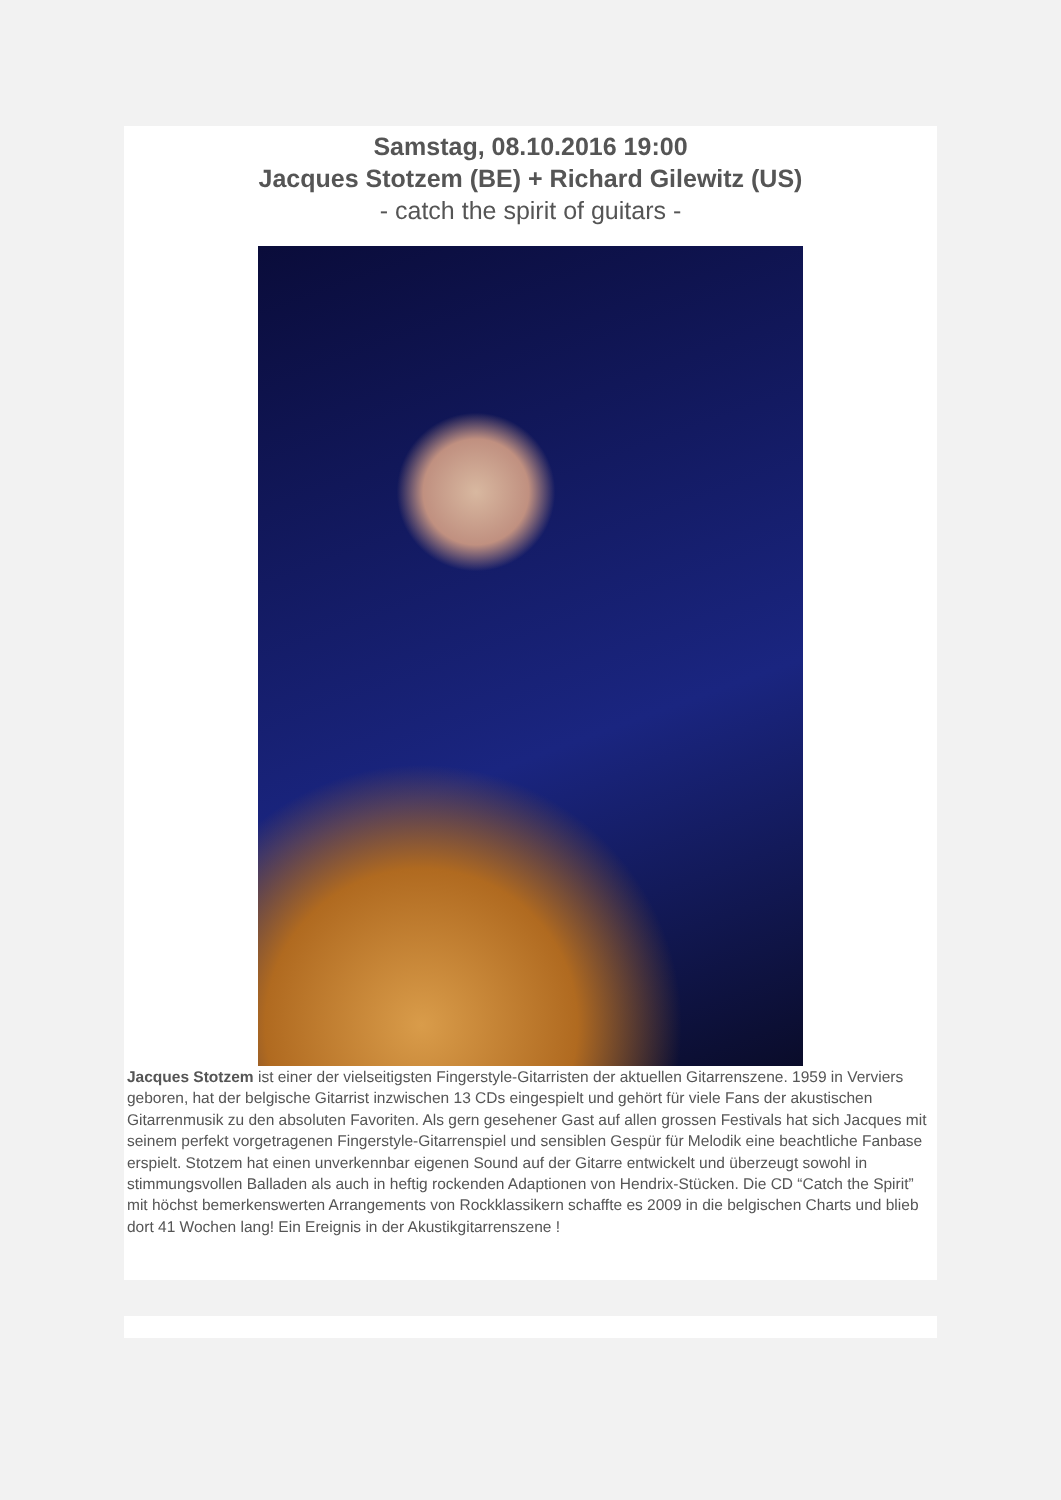Samstag, 08.10.2016 19:00
Jacques Stotzem (BE) + Richard Gilewitz (US)
- catch the spirit of guitars -
Jacques Stotzem ist einer der vielseitigsten Fingerstyle-Gitarristen der aktuellen Gitarrenszene. 1959 in Verviers geboren, hat der belgische Gitarrist inzwischen 13 CDs eingespielt und gehört für viele Fans der akustischen Gitarrenmusik zu den absoluten Favoriten. Als gern gesehener Gast auf allen grossen Festivals hat sich Jacques mit seinem perfekt vorgetragenen Fingerstyle-Gitarrenspiel und sensiblen Gespür für Melodik eine beachtliche Fanbase erspielt. Stotzem hat einen unverkennbar eigenen Sound auf der Gitarre entwickelt und überzeugt sowohl in stimmungsvollen Balladen als auch in heftig rockenden Adaptionen von Hendrix-Stücken. Die CD “Catch the Spirit” mit höchst bemerkenswerten Arrangements von Rockklassikern schaffte es 2009 in die belgischen Charts und blieb dort 41 Wochen lang! Ein Ereignis in der Akustikgitarrenszene !